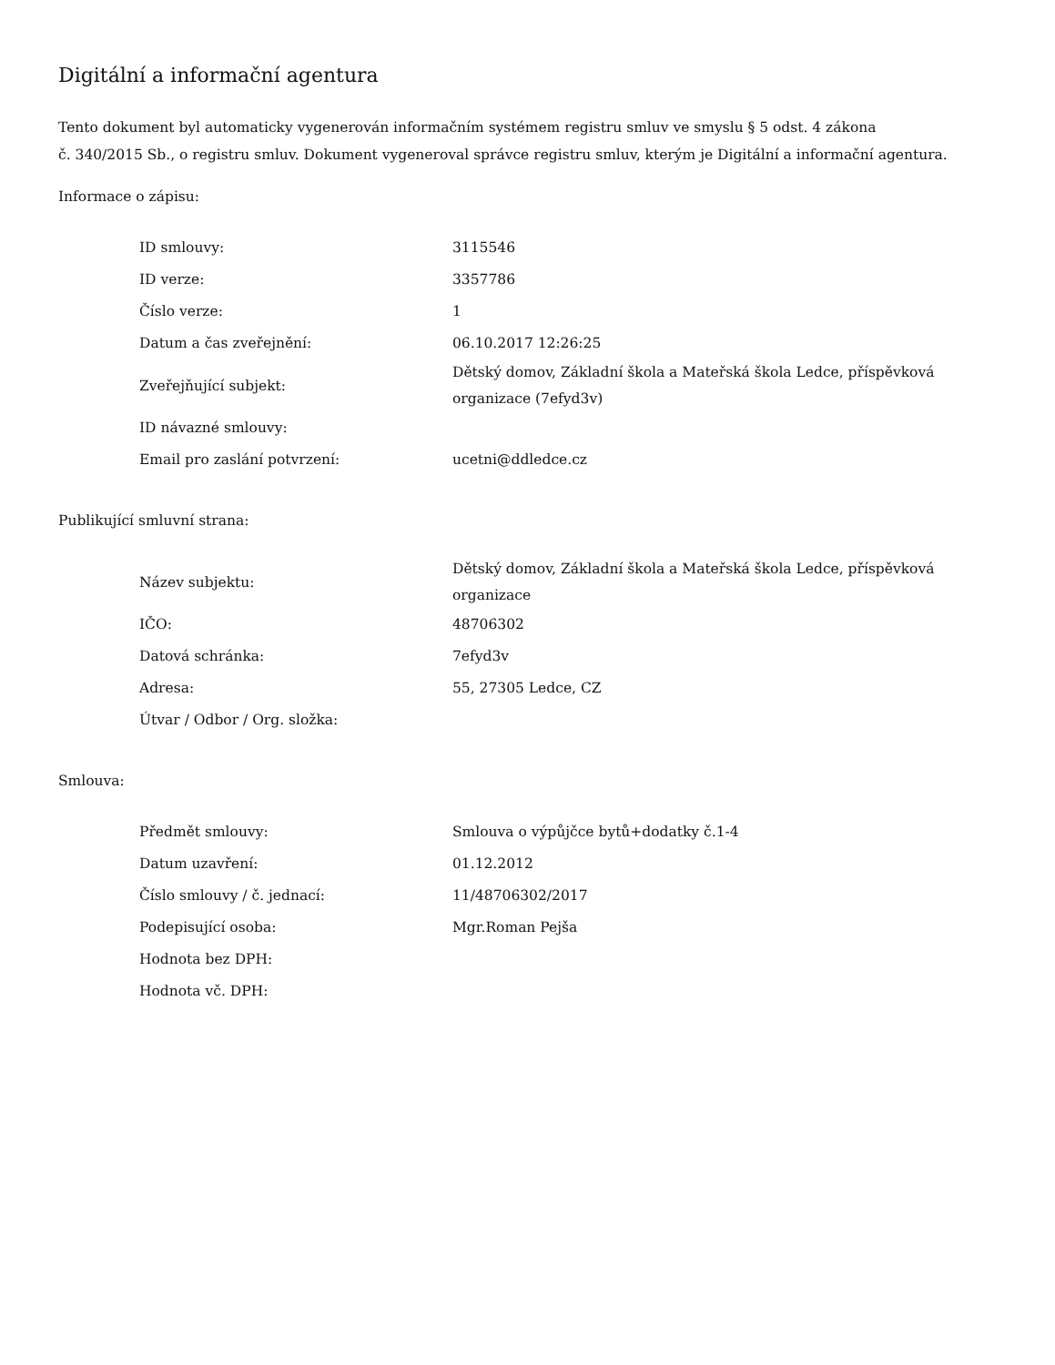Digitální a informační agentura
Tento dokument byl automaticky vygenerován informačním systémem registru smluv ve smyslu § 5 odst. 4 zákona
č. 340/2015 Sb., o registru smluv. Dokument vygeneroval správce registru smluv, kterým je Digitální a informační agentura.
Informace o zápisu:
| ID smlouvy: | 3115546 |
| ID verze: | 3357786 |
| Číslo verze: | 1 |
| Datum a čas zveřejnění: | 06.10.2017 12:26:25 |
| Zveřejňující subjekt: | Dětský domov, Základní škola a Mateřská škola Ledce, příspěvková organizace (7efyd3v) |
| ID návazné smlouvy: | |
| Email pro zaslání potvrzení: | ucetni@ddledce.cz |
Publikující smluvní strana:
| Název subjektu: | Dětský domov, Základní škola a Mateřská škola Ledce, příspěvková organizace |
| IČO: | 48706302 |
| Datová schránka: | 7efyd3v |
| Adresa: | 55, 27305 Ledce, CZ |
| Útvar / Odbor / Org. složka: | |
Smlouva:
| Předmět smlouvy: | Smlouva o výpůjčce bytů+dodatky č.1-4 |
| Datum uzavření: | 01.12.2012 |
| Číslo smlouvy / č. jednací: | 11/48706302/2017 |
| Podepisující osoba: | Mgr.Roman Pejša |
| Hodnota bez DPH: | |
| Hodnota vč. DPH: | |